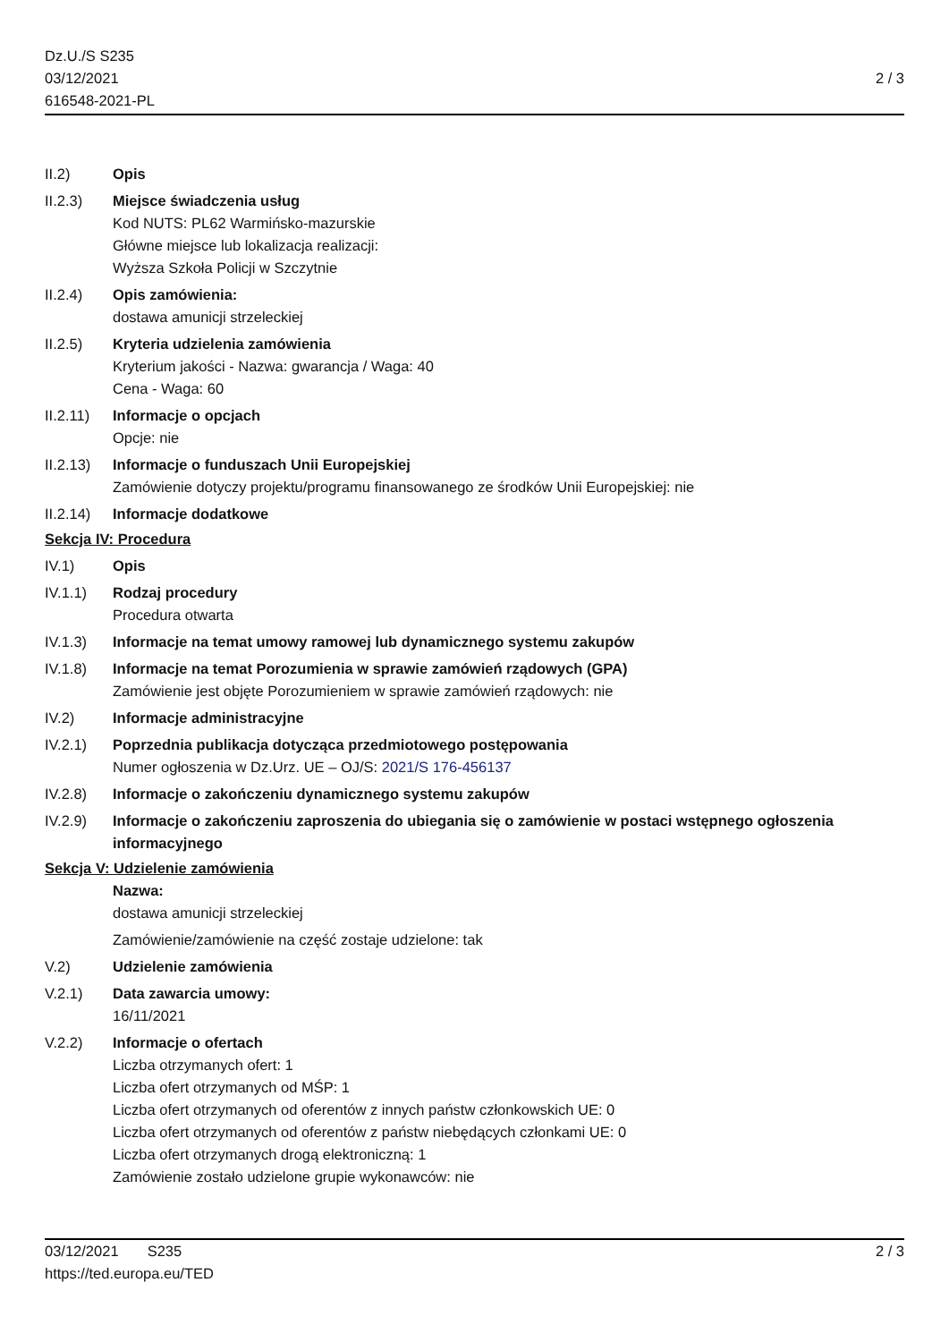Dz.U./S S235
03/12/2021
616548-2021-PL
2 / 3
II.2) Opis
II.2.3) Miejsce świadczenia usług
Kod NUTS: PL62 Warmińsko-mazurskie
Główne miejsce lub lokalizacja realizacji:
Wyższa Szkoła Policji w Szczytnie
II.2.4) Opis zamówienia:
dostawa amunicji strzeleckiej
II.2.5) Kryteria udzielenia zamówienia
Kryterium jakości - Nazwa: gwarancja / Waga: 40
Cena - Waga: 60
II.2.11)
Informacje o opcjach
Opcje: nie
II.2.13)
Informacje o funduszach Unii Europejskiej
Zamówienie dotyczy projektu/programu finansowanego ze środków Unii Europejskiej: nie
II.2.14)
Informacje dodatkowe
Sekcja IV: Procedura
IV.1) Opis
IV.1.1) Rodzaj procedury
Procedura otwarta
IV.1.3) Informacje na temat umowy ramowej lub dynamicznego systemu zakupów
IV.1.8) Informacje na temat Porozumienia w sprawie zamówień rządowych (GPA)
Zamówienie jest objęte Porozumieniem w sprawie zamówień rządowych: nie
IV.2) Informacje administracyjne
IV.2.1) Poprzednia publikacja dotycząca przedmiotowego postępowania
Numer ogłoszenia w Dz.Urz. UE – OJ/S: 2021/S 176-456137
IV.2.8) Informacje o zakończeniu dynamicznego systemu zakupów
IV.2.9) Informacje o zakończeniu zaproszenia do ubiegania się o zamówienie w postaci wstępnego ogłoszenia informacyjnego
Sekcja V: Udzielenie zamówienia
Nazwa:
dostawa amunicji strzeleckiej
Zamówienie/zamówienie na część zostaje udzielone: tak
V.2) Udzielenie zamówienia
V.2.1) Data zawarcia umowy:
16/11/2021
V.2.2) Informacje o ofertach
Liczba otrzymanych ofert: 1
Liczba ofert otrzymanych od MŚP: 1
Liczba ofert otrzymanych od oferentów z innych państw członkowskich UE: 0
Liczba ofert otrzymanych od oferentów z państw niebędących członkami UE: 0
Liczba ofert otrzymanych drogą elektroniczną: 1
Zamówienie zostało udzielone grupie wykonawców: nie
03/12/2021 S235
https://ted.europa.eu/TED
2 / 3